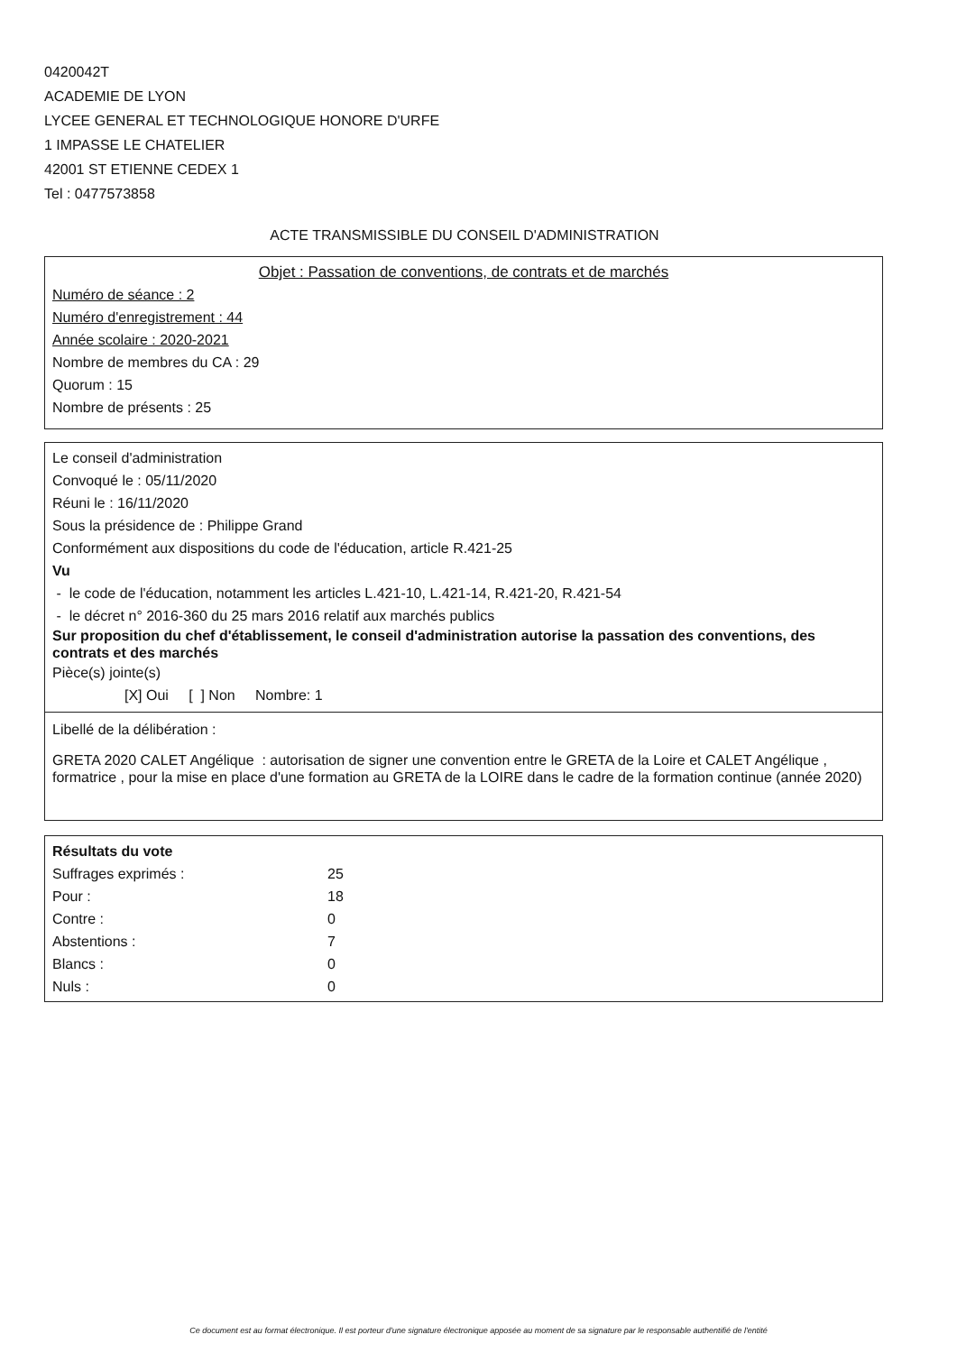0420042T
ACADEMIE DE LYON
LYCEE GENERAL ET TECHNOLOGIQUE HONORE D'URFE
1 IMPASSE LE CHATELIER
42001 ST ETIENNE CEDEX 1
Tel : 0477573858
ACTE TRANSMISSIBLE DU CONSEIL D'ADMINISTRATION
Objet : Passation de conventions, de contrats et de marchés
Numéro de séance : 2
Numéro d'enregistrement : 44
Année scolaire : 2020-2021
Nombre de membres du CA : 29
Quorum : 15
Nombre de présents : 25
Le conseil d'administration
Convoqué le : 05/11/2020
Réuni le : 16/11/2020
Sous la présidence de : Philippe Grand
Conformément aux dispositions du code de l'éducation, article R.421-25
Vu
- le code de l'éducation, notamment les articles L.421-10, L.421-14, R.421-20, R.421-54
- le décret n° 2016-360 du 25 mars 2016 relatif aux marchés publics
Sur proposition du chef d'établissement, le conseil d'administration autorise la passation des conventions, des contrats et des marchés
Pièce(s) jointe(s)
[X] Oui [ ] Non Nombre: 1
Libellé de la délibération :
GRETA 2020 CALET Angélique : autorisation de signer une convention entre le GRETA de la Loire et CALET Angélique , formatrice , pour la mise en place d'une formation au GRETA de la LOIRE dans le cadre de la formation continue (année 2020)
Résultats du vote
| Suffrages exprimés : | 25 |
| Pour : | 18 |
| Contre : | 0 |
| Abstentions : | 7 |
| Blancs : | 0 |
| Nuls : | 0 |
Ce document est au format électronique. Il est porteur d'une signature électronique apposée au moment de sa signature par le responsable authentifié de l'entité